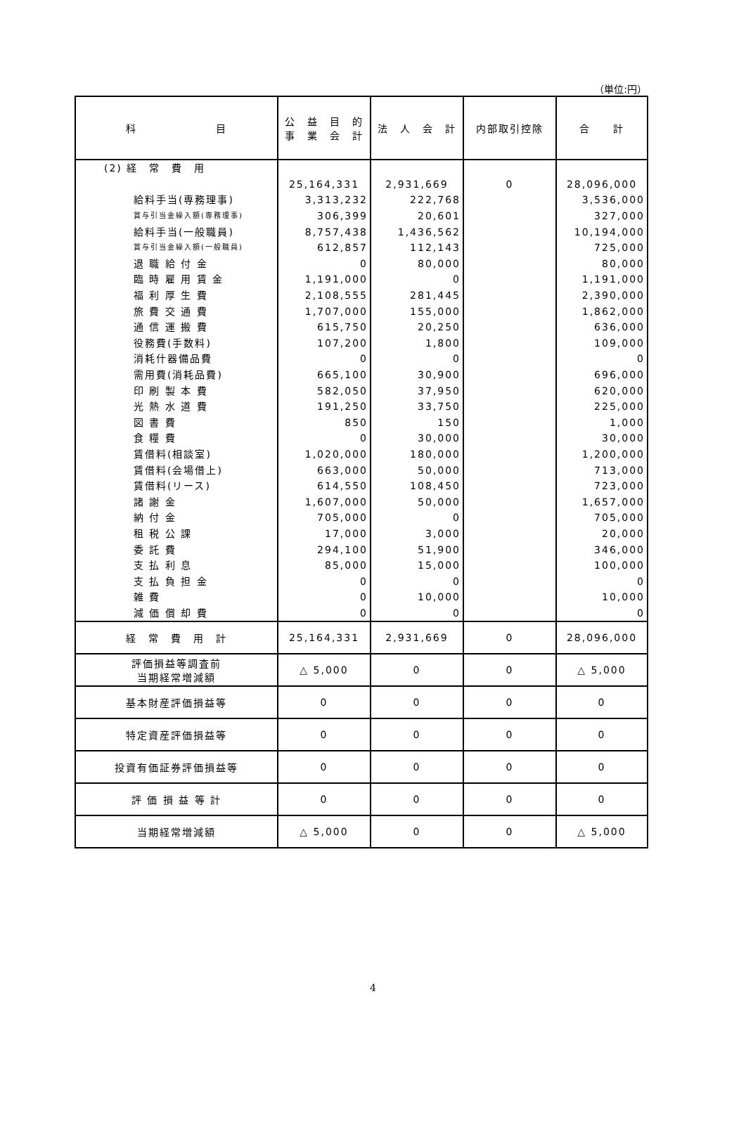（単位:円）
| 科 目 | 公 益 目 的 事 業 会 計 | 法 人 会 計 | 内部取引控除 | 合 計 |
| --- | --- | --- | --- | --- |
| (2) 経 常 費 用 | | | | |
| | 25,164,331 | 2,931,669 | 0 | 28,096,000 |
| 給料手当(専務理事) | 3,313,232 | 222,768 | | 3,536,000 |
| 賞与引当金繰入額(専務理事) | 306,399 | 20,601 | | 327,000 |
| 給料手当(一般職員) | 8,757,438 | 1,436,562 | | 10,194,000 |
| 賞与引当金繰入額(一般職員) | 612,857 | 112,143 | | 725,000 |
| 退 職 給 付 金 | 0 | 80,000 | | 80,000 |
| 臨 時 雇 用 賃 金 | 1,191,000 | 0 | | 1,191,000 |
| 福 利 厚 生 費 | 2,108,555 | 281,445 | | 2,390,000 |
| 旅 費 交 通 費 | 1,707,000 | 155,000 | | 1,862,000 |
| 通 信 運 搬 費 | 615,750 | 20,250 | | 636,000 |
| 役務費(手数料) | 107,200 | 1,800 | | 109,000 |
| 消耗什器備品費 | 0 | 0 | | 0 |
| 需用費(消耗品費) | 665,100 | 30,900 | | 696,000 |
| 印 刷 製 本 費 | 582,050 | 37,950 | | 620,000 |
| 光 熱 水 道 費 | 191,250 | 33,750 | | 225,000 |
| 図 書 費 | 850 | 150 | | 1,000 |
| 食 糧 費 | 0 | 30,000 | | 30,000 |
| 賃借料(相談室) | 1,020,000 | 180,000 | | 1,200,000 |
| 賃借料(会場借上) | 663,000 | 50,000 | | 713,000 |
| 賃借料(リース) | 614,550 | 108,450 | | 723,000 |
| 諸 謝 金 | 1,607,000 | 50,000 | | 1,657,000 |
| 納 付 金 | 705,000 | 0 | | 705,000 |
| 租 税 公 課 | 17,000 | 3,000 | | 20,000 |
| 委 託 費 | 294,100 | 51,900 | | 346,000 |
| 支 払 利 息 | 85,000 | 15,000 | | 100,000 |
| 支 払 負 担 金 | 0 | 0 | | 0 |
| 雑 費 | 0 | 10,000 | | 10,000 |
| 減 価 償 却 費 | 0 | 0 | | 0 |
| 経 常 費 用 計 | 25,164,331 | 2,931,669 | 0 | 28,096,000 |
| 評価損益等調査前 当期経常増減額 | △ 5,000 | 0 | 0 | △ 5,000 |
| 基本財産評価損益等 | 0 | 0 | 0 | 0 |
| 特定資産評価損益等 | 0 | 0 | 0 | 0 |
| 投資有価証券評価損益等 | 0 | 0 | 0 | 0 |
| 評 価 損 益 等 計 | 0 | 0 | 0 | 0 |
| 当期経常増減額 | △ 5,000 | 0 | 0 | △ 5,000 |
4